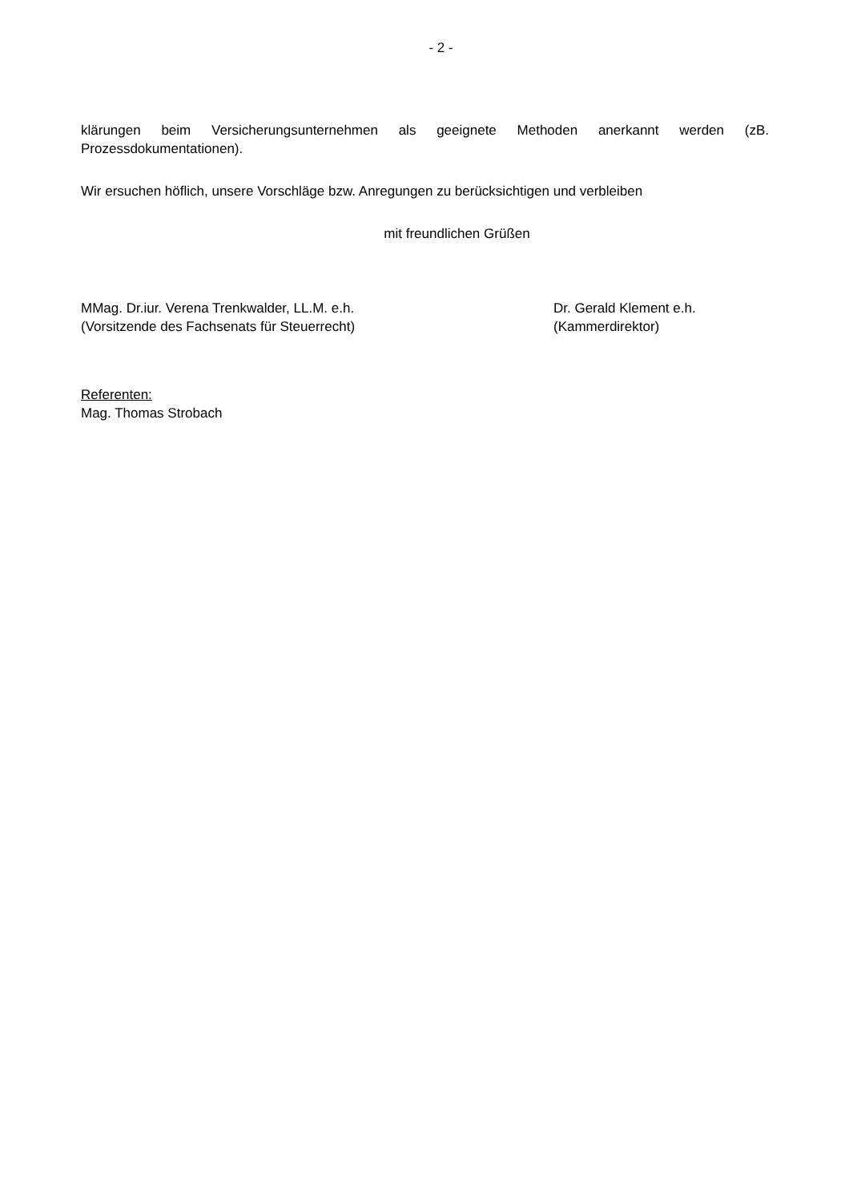- 2 -
klärungen beim Versicherungsunternehmen als geeignete Methoden anerkannt werden (zB. Prozessdokumentationen).
Wir ersuchen höflich, unsere Vorschläge bzw. Anregungen zu berücksichtigen und verbleiben
mit freundlichen Grüßen
MMag. Dr.iur. Verena Trenkwalder, LL.M. e.h.
(Vorsitzende des Fachsenats für Steuerrecht)
Dr. Gerald Klement e.h.
(Kammerdirektor)
Referenten:
Mag. Thomas Strobach